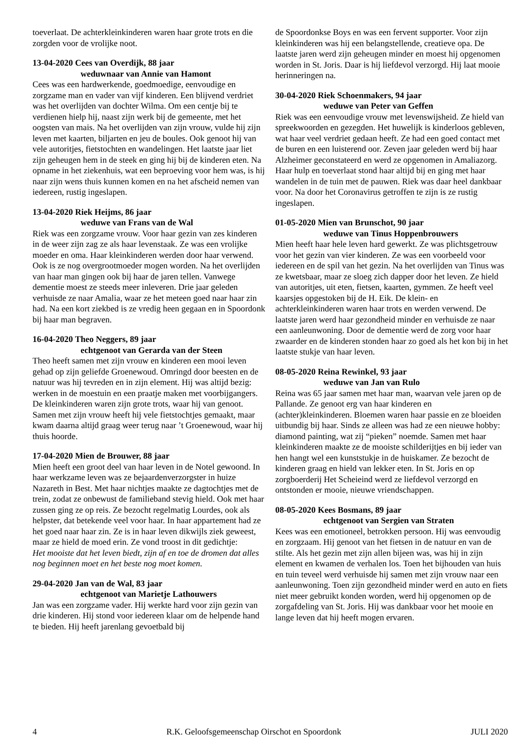toeverlaat. De achterkleinkinderen waren haar grote trots en die zorgden voor de vrolijke noot.
13-04-2020 Cees van Overdijk, 88 jaar
weduwnaar van Annie van Hamont
Cees was een hardwerkende, goedmoedige, eenvoudige en zorgzame man en vader van vijf kinderen. Een blijvend verdriet was het overlijden van dochter Wilma. Om een centje bij te verdienen hielp hij, naast zijn werk bij de gemeente, met het oogsten van mais. Na het overlijden van zijn vrouw, vulde hij zijn leven met kaarten, biljarten en jeu de boules. Ook genoot hij van vele autoritjes, fietstochten en wandelingen. Het laatste jaar liet zijn geheugen hem in de steek en ging hij bij de kinderen eten. Na opname in het ziekenhuis, wat een beproeving voor hem was, is hij naar zijn wens thuis kunnen komen en na het afscheid nemen van iedereen, rustig ingeslapen.
13-04-2020 Riek Heijms, 86 jaar
weduwe van Frans van de Wal
Riek was een zorgzame vrouw. Voor haar gezin van zes kinderen in de weer zijn zag ze als haar levenstaak. Ze was een vrolijke moeder en oma. Haar kleinkinderen werden door haar verwend. Ook is ze nog overgrootmoeder mogen worden. Na het overlijden van haar man gingen ook bij haar de jaren tellen. Vanwege dementie moest ze steeds meer inleveren. Drie jaar geleden verhuisde ze naar Amalia, waar ze het meteen goed naar haar zin had. Na een kort ziekbed is ze vredig heen gegaan en in Spoordonk bij haar man begraven.
16-04-2020 Theo Neggers, 89 jaar
echtgenoot van Gerarda van der Steen
Theo heeft samen met zijn vrouw en kinderen een mooi leven gehad op zijn geliefde Groenewoud. Omringd door beesten en de natuur was hij tevreden en in zijn element. Hij was altijd bezig: werken in de moestuin en een praatje maken met voorbijgangers. De kleinkinderen waren zijn grote trots, waar hij van genoot. Samen met zijn vrouw heeft hij vele fietstochtjes gemaakt, maar kwam daarna altijd graag weer terug naar ’t Groenewoud, waar hij thuis hoorde.
17-04-2020 Mien de Brouwer, 88 jaar
Mien heeft een groot deel van haar leven in de Notel gewoond. In haar werkzame leven was ze bejaardenverzorgster in huize Nazareth in Best. Met haar nichtjes maakte ze dagtochtjes met de trein, zodat ze onbewust de familieband stevig hield. Ook met haar zussen ging ze op reis. Ze bezocht regelmatig Lourdes, ook als helpster, dat betekende veel voor haar. In haar appartement had ze het goed naar haar zin. Ze is in haar leven dikwijls ziek geweest, maar ze hield de moed erin. Ze vond troost in dit gedichtje:
Het mooiste dat het leven biedt, zijn af en toe de dromen dat alles nog beginnen moet en het beste nog moet komen.
29-04-2020 Jan van de Wal, 83 jaar
echtgenoot van Marietje Lathouwers
Jan was een zorgzame vader. Hij werkte hard voor zijn gezin van drie kinderen. Hij stond voor iedereen klaar om de helpende hand te bieden. Hij heeft jarenlang gevoetbald bij
de Spoordonkse Boys en was een fervent supporter. Voor zijn kleinkinderen was hij een belangstellende, creatieve opa. De laatste jaren werd zijn geheugen minder en moest hij opgenomen worden in St. Joris. Daar is hij liefdevol verzorgd. Hij laat mooie herinneringen na.
30-04-2020 Riek Schoenmakers, 94 jaar
weduwe van Peter van Geffen
Riek was een eenvoudige vrouw met levenswijsheid. Ze hield van spreekwoorden en gezegden. Het huwelijk is kinderloos gebleven, wat haar veel verdriet gedaan heeft. Ze had een goed contact met de buren en een luisterend oor. Zeven jaar geleden werd bij haar Alzheimer geconstateerd en werd ze opgenomen in Amaliazorg. Haar hulp en toeverlaat stond haar altijd bij en ging met haar wandelen in de tuin met de pauwen. Riek was daar heel dankbaar voor. Na door het Coronavirus getroffen te zijn is ze rustig ingeslapen.
01-05-2020 Mien van Brunschot, 90 jaar
weduwe van Tinus Hoppenbrouwers
Mien heeft haar hele leven hard gewerkt. Ze was plichtsgetrouw voor het gezin van vier kinderen. Ze was een voorbeeld voor iedereen en de spil van het gezin. Na het overlijden van Tinus was ze kwetsbaar, maar ze sloeg zich dapper door het leven. Ze hield van autoritjes, uit eten, fietsen, kaarten, gymmen. Ze heeft veel kaarsjes opgestoken bij de H. Eik. De klein- en achterkleinkinderen waren haar trots en werden verwend. De laatste jaren werd haar gezondheid minder en verhuisde ze naar een aanleunwoning. Door de dementie werd de zorg voor haar zwaarder en de kinderen stonden haar zo goed als het kon bij in het laatste stukje van haar leven.
08-05-2020 Reina Rewinkel, 93 jaar
weduwe van Jan van Rulo
Reina was 65 jaar samen met haar man, waarvan vele jaren op de Pallande. Ze genoot erg van haar kinderen en (achter)kleinkinderen. Bloemen waren haar passie en ze bloeiden uitbundig bij haar. Sinds ze alleen was had ze een nieuwe hobby: diamond painting, wat zij “pieken” noemde. Samen met haar kleinkinderen maakte ze de mooiste schilderijtjes en bij ieder van hen hangt wel een kunststukje in de huiskamer. Ze bezocht de kinderen graag en hield van lekker eten. In St. Joris en op zorgboerderij Het Scheieind werd ze liefdevol verzorgd en ontstonden er mooie, nieuwe vriendschappen.
08-05-2020 Kees Bosmans, 89 jaar
echtgenoot van Sergien van Straten
Kees was een emotioneel, betrokken persoon. Hij was eenvoudig en zorgzaam. Hij genoot van het fietsen in de natuur en van de stilte. Als het gezin met zijn allen bijeen was, was hij in zijn element en kwamen de verhalen los. Toen het bijhouden van huis en tuin teveel werd verhuisde hij samen met zijn vrouw naar een aanleunwoning. Toen zijn gezondheid minder werd en auto en fiets niet meer gebruikt konden worden, werd hij opgenomen op de zorgafdeling van St. Joris. Hij was dankbaar voor het mooie en lange leven dat hij heeft mogen ervaren.
4 R.K. Geloofsgemeenschap Oirschot en Spoordonk JULI 2020